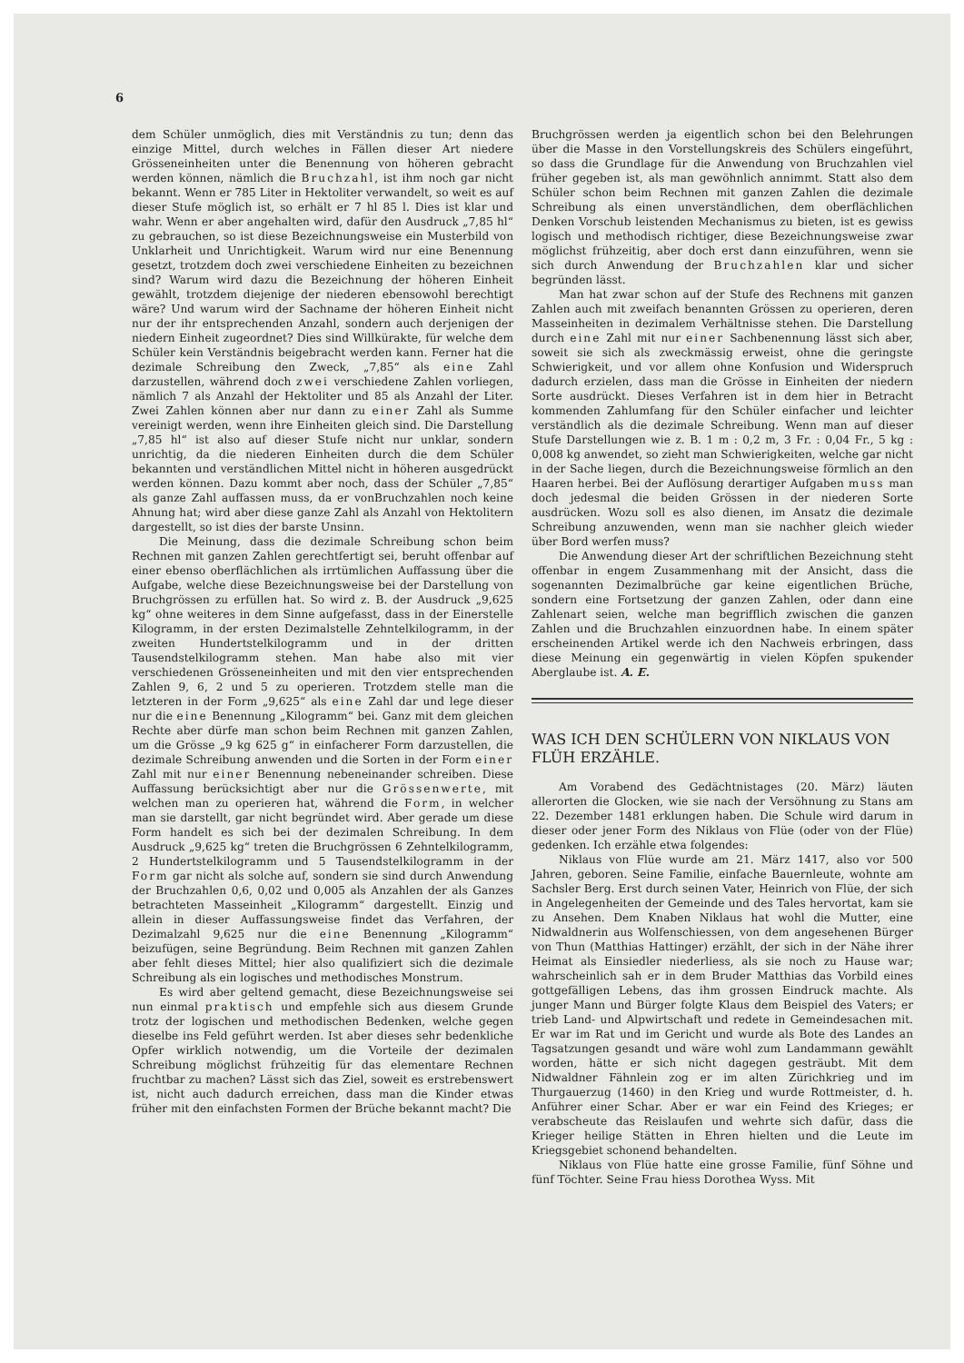6
dem Schüler unmöglich, dies mit Verständnis zu tun; denn das einzige Mittel, durch welches in Fällen dieser Art niedere Grösseneinheiten unter die Benennung von höheren gebracht werden können, nämlich die Bruchzahl, ist ihm noch gar nicht bekannt. Wenn er 785 Liter in Hektoliter verwandelt, so weit es auf dieser Stufe möglich ist, so erhält er 7 hl 85 l. Dies ist klar und wahr. Wenn er aber angehalten wird, dafür den Ausdruck „7,85 hl“ zu gebrauchen, so ist diese Bezeichnungsweise ein Musterbild von Unklarheit und Unrichtigkeit. Warum wird nur eine Benennung gesetzt, trotzdem doch zwei verschiedene Einheiten zu bezeichnen sind? Warum wird dazu die Bezeichnung der höheren Einheit gewählt, trotzdem diejenige der niederen ebensowohl berechtigt wäre? Und warum wird der Sachname der höheren Einheit nicht nur der ihr entsprechenden Anzahl, sondern auch derjenigen der niedern Einheit zugeordnet? Dies sind Willkürakte, für welche dem Schüler kein Verständnis beigebracht werden kann. Ferner hat die dezimale Schreibung den Zweck, „7,85“ als eine Zahl darzustellen, während doch zwei verschiedene Zahlen vorliegen, nämlich 7 als Anzahl der Hektoliter und 85 als Anzahl der Liter. Zwei Zahlen können aber nur dann zu einer Zahl als Summe vereinigt werden, wenn ihre Einheiten gleich sind. Die Darstellung „7,85 hl“ ist also auf dieser Stufe nicht nur unklar, sondern unrichtig, da die niederen Einheiten durch die dem Schüler bekannten und verständlichen Mittel nicht in höheren ausgedrückt werden können. Dazu kommt aber noch, dass der Schüler „7,85“ als ganze Zahl auffassen muss, da er vonBruchzahlen noch keine Ahnung hat; wird aber diese ganze Zahl als Anzahl von Hektolitern dargestellt, so ist dies der barste Unsinn.
Die Meinung, dass die dezimale Schreibung schon beim Rechnen mit ganzen Zahlen gerechtfertigt sei, beruht offenbar auf einer ebenso oberflächlichen als irrtümlichen Auffassung über die Aufgabe, welche diese Bezeichnungsweise bei der Darstellung von Bruchgrössen zu erfüllen hat. So wird z. B. der Ausdruck „9,625 kg“ ohne weiteres in dem Sinne aufgefasst, dass in der Einerstelle Kilogramm, in der ersten Dezimalstelle Zehntelkilogramm, in der zweiten Hundertstelkilogramm und in der dritten Tausendstelkilogramm stehen. Man habe also mit vier verschiedenen Grösseneinheiten und mit den vier entsprechenden Zahlen 9, 6, 2 und 5 zu operieren. Trotzdem stelle man die letzteren in der Form „9,625“ als eine Zahl dar und lege dieser nur die eine Benennung „Kilogramm“ bei. Ganz mit dem gleichen Rechte aber dürfe man schon beim Rechnen mit ganzen Zahlen, um die Grösse „9 kg 625 g“ in einfacherer Form darzustellen, die dezimale Schreibung anwenden und die Sorten in der Form einer Zahl mit nur einer Benennung nebeneinander schreiben. Diese Auffassung berücksichtigt aber nur die Grössenwerte, mit welchen man zu operieren hat, während die Form, in welcher man sie darstellt, gar nicht begründet wird. Aber gerade um diese Form handelt es sich bei der dezimalen Schreibung. In dem Ausdruck „9,625 kg“ treten die Bruchgrössen 6 Zehntelkilogramm, 2 Hundertstelkilogramm und 5 Tausendstelkilogramm in der Form gar nicht als solche auf, sondern sie sind durch Anwendung der Bruchzahlen 0,6, 0,02 und 0,005 als Anzahlen der als Ganzes betrachteten Masseinheit „Kilogramm“ dargestellt. Einzig und allein in dieser Auffassungsweise findet das Verfahren, der Dezimalzahl 9,625 nur die eine Benennung „Kilogramm“ beizufügen, seine Begründung. Beim Rechnen mit ganzen Zahlen aber fehlt dieses Mittel; hier also qualifiziert sich die dezimale Schreibung als ein logisches und methodisches Monstrum.
Es wird aber geltend gemacht, diese Bezeichnungsweise sei nun einmal praktisch und empfehle sich aus diesem Grunde trotz der logischen und methodischen Bedenken, welche gegen dieselbe ins Feld geführt werden. Ist aber dieses sehr bedenkliche Opfer wirklich notwendig, um die Vorteile der dezimalen Schreibung möglichst frühzeitig für das elementare Rechnen fruchtbar zu machen? Lässt sich das Ziel, soweit es erstrebenswert ist, nicht auch dadurch erreichen, dass man die Kinder etwas früher mit den einfachsten Formen der Brüche bekannt macht? Die
Bruchgrössen werden ja eigentlich schon bei den Belehrungen über die Masse in den Vorstellungskreis des Schülers eingeführt, so dass die Grundlage für die Anwendung von Bruchzahlen viel früher gegeben ist, als man gewöhnlich annimmt. Statt also dem Schüler schon beim Rechnen mit ganzen Zahlen die dezimale Schreibung als einen unverständlichen, dem oberflächlichen Denken Vorschub leistenden Mechanismus zu bieten, ist es gewiss logisch und methodisch richtiger, diese Bezeichnungsweise zwar möglichst frühzeitig, aber doch erst dann einzuführen, wenn sie sich durch Anwendung der Bruchzahlen klar und sicher begründen lässt.
Man hat zwar schon auf der Stufe des Rechnens mit ganzen Zahlen auch mit zweifach benannten Grössen zu operieren, deren Masseinheiten in dezimalem Verhältnisse stehen. Die Darstellung durch eine Zahl mit nur einer Sachbenennung lässt sich aber, soweit sie sich als zweckmässig erweist, ohne die geringste Schwierigkeit, und vor allem ohne Konfusion und Widerspruch dadurch erzielen, dass man die Grösse in Einheiten der niedern Sorte ausdrückt. Dieses Verfahren ist in dem hier in Betracht kommenden Zahlumfang für den Schüler einfacher und leichter verständlich als die dezimale Schreibung. Wenn man auf dieser Stufe Darstellungen wie z. B. 1 m : 0,2 m, 3 Fr. : 0,04 Fr., 5 kg : 0,008 kg anwendet, so zieht man Schwierigkeiten, welche gar nicht in der Sache liegen, durch die Bezeichnungsweise förmlich an den Haaren herbei. Bei der Auflösung derartiger Aufgaben muss man doch jedesmal die beiden Grössen in der niederen Sorte ausdrücken. Wozu soll es also dienen, im Ansatz die dezimale Schreibung anzuwenden, wenn man sie nachher gleich wieder über Bord werfen muss?
Die Anwendung dieser Art der schriftlichen Bezeichnung steht offenbar in engem Zusammenhang mit der Ansicht, dass die sogenannten Dezimalbrüche gar keine eigentlichen Brüche, sondern eine Fortsetzung der ganzen Zahlen, oder dann eine Zahlenart seien, welche man begrifflich zwischen die ganzen Zahlen und die Bruchzahlen einzuordnen habe. In einem später erscheinenden Artikel werde ich den Nachweis erbringen, dass diese Meinung ein gegenwärtig in vielen Köpfen spukender Aberglaube ist. A. E.
WAS ICH DEN SCHÜLERN VON NIKLAUS VON FLÜH ERZÄHLE.
Am Vorabend des Gedächtnistages (20. März) läuten allerorten die Glocken, wie sie nach der Versöhnung zu Stans am 22. Dezember 1481 erklungen haben. Die Schule wird darum in dieser oder jener Form des Niklaus von Flüe (oder von der Flüe) gedenken. Ich erzähle etwa folgendes:
Niklaus von Flüe wurde am 21. März 1417, also vor 500 Jahren, geboren. Seine Familie, einfache Bauernleute, wohnte am Sachsler Berg. Erst durch seinen Vater, Heinrich von Flüe, der sich in Angelegenheiten der Gemeinde und des Tales hervortat, kam sie zu Ansehen. Dem Knaben Niklaus hat wohl die Mutter, eine Nidwaldnerin aus Wolfenschiessen, von dem angesehenen Bürger von Thun (Matthias Hattinger) erzählt, der sich in der Nähe ihrer Heimat als Einsiedler niederliess, als sie noch zu Hause war; wahrscheinlich sah er in dem Bruder Matthias das Vorbild eines gottgefälligen Lebens, das ihm grossen Eindruck machte. Als junger Mann und Bürger folgte Klaus dem Beispiel des Vaters; er trieb Land- und Alpwirtschaft und redete in Gemeindesachen mit. Er war im Rat und im Gericht und wurde als Bote des Landes an Tagsatzungen gesandt und wäre wohl zum Landammann gewählt worden, hätte er sich nicht dagegen gesträubt. Mit dem Nidwaldner Fähnlein zog er im alten Zürichkrieg und im Thurgauerzug (1460) in den Krieg und wurde Rottmeister, d. h. Anführer einer Schar. Aber er war ein Feind des Krieges; er verabscheute das Reislaufen und wehrte sich dafür, dass die Krieger heilige Stätten in Ehren hielten und die Leute im Kriegsgebiet schonend behandelten.
Niklaus von Flüe hatte eine grosse Familie, fünf Söhne und fünf Töchter. Seine Frau hiess Dorothea Wyss. Mit